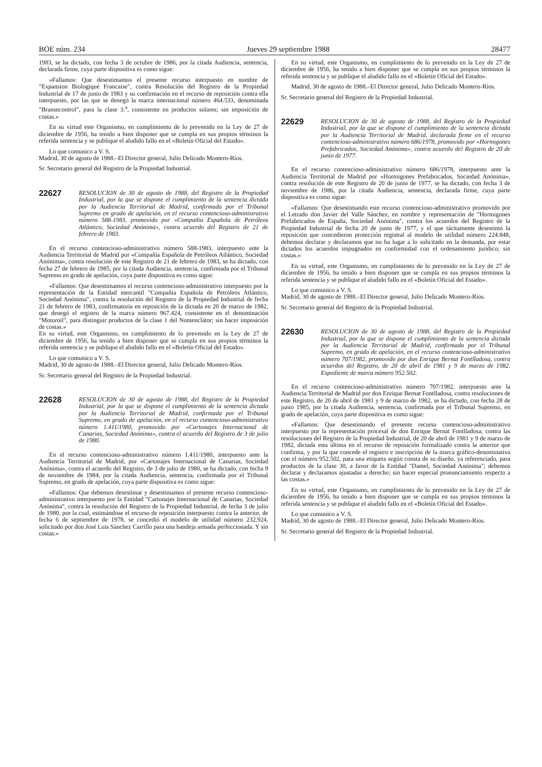BOE núm. 234 Jueves 29 septiembre 1988 28477
1983, se ha dictado, con fecha 3 de octubre de 1986, por la citada Audiencia, sentencia, declarada firme, cuya parte dispositiva es como sigue:
«Fallamos: Que desestimamos el presente recurso interpuesto en nombre de "Expansion Biologique Francaise", contra Resolución del Registro de la Propiedad Industrial de 17 de junio de 1983 y su confirmación en el recurso de reposición contra ella interpuesto, por las que se denegó la marca internacional número 464.533, denominada "Bransecontrol", para la clase 3.<sup>a</sup>, consistente en productos solares; sin imposición de costas.»
En su virtud este Organismo, en cumplimiento de lo prevenido en la Ley de 27 de diciembre de 1956, ha tenido a bien disponer que se cumpla en sus propios términos la referida sentencia y se publique el aludido fallo en el «Boletín Oficial del Estado».
Lo que comunico a V. S.
Madrid, 30 de agosto de 1988.–El Director general, Julio Delicado Montero-Ríos.
Sr. Secretario general del Registro de la Propiedad Industrial.
22627
RESOLUCION de 30 de agosto de 1988, del Registro de la Propiedad Industrial, por la que se dispone el cumplimiento de la sentencia dictada por la Audiencia Territorial de Madrid, confirmada por el Tribunal Supremo en grado de apelación, en el recurso contencioso-administrativo número 588-1983, promovido por «Compañía Española de Petróleos Atlántico, Sociedad Anónima», contra acuerdo del Registro de 21 de febrero de 1983.
En el recurso contencioso-administrativo número 588-1983, interpuesto ante la Audiencia Territorial de Madrid por «Compañía Española de Petróleos Atlántico, Sociedad Anónima», contra resolución de este Registro de 21 de febrero de 1983, se ha dictado, con fecha 27 de febrero de 1985, por la citada Audiencia, sentencia, confirmada por el Tribunal Supremo en grado de apelación, cuya parte dispositiva es como sigue:
«Fallamos: Que desestimamos el recurso contencioso-administrativo interpuesto por la representación de la Entidad mercantil "Compañía Española de Petróleos Atlántico, Sociedad Anónima", contra la resolución del Registro de la Propiedad Industrial de fecha 21 de febrero de 1983, confirmatoria en reposición de la dictada en 20 de marzo de 1982, que denegó el registro de la marca número 967.424, consistente en el denominación "Motoroil", para distinguir productos de la clase 1 del Nomenclátor; sin hacer imposición de costas.»
En su virtud, este Organismo, en cumplimiento de lo prevenido en la Ley de 27 de diciembre de 1956, ha tenido a bien disponer que se cumpla en sus propios términos la referida sentencia y se publique el aludido fallo en el «Boletín Oficial del Estado».
Lo que comunico a V. S.
Madrid, 30 de agosto de 1988.–El Director general, Julio Delicado Montero-Ríos.
Sr. Secretario general del Registro de la Propiedad Industrial.
22628
RESOLUCION de 30 de agosto de 1988, del Registro de la Propiedad Industrial, por la que se dispone el cumplimiento de la sentencia dictada por la Audiencia Territorial de Madrid, confirmada por el Tribunal Supremo, en grado de apelación, en el recurso contencioso-administrativo número 1.411/1980, promovido por «Cartonajes Internacional de Canarias, Sociedad Anónima», contra el acuerdo del Registro de 3 de julio de 1980.
En el recurso contencioso-administrativo número 1.411/1980, interpuesto ante la Audiencia Territorial de Madrid, por «Cartonajes Internacional de Canarias, Sociedad Anónima», contra el acuerdo del Registro, de 3 de julio de 1980, se ha dictado, con fecha 9 de noviembre de 1984, por la citada Audiencia, sentencia, confirmada por el Tribunal Supremo, en grado de apelación, cuya parte dispositiva es como sigue:
«Fallamos: Que debemos desestimar y desestimamos el presente recurso contencioso-administrativo interpuesto por la Entidad "Cartonajes Internacional de Canarias, Sociedad Anónima", contra la resolución del Registro de la Propiedad Industrial, de fecha 3 de julio de 1980, por la cual, estimándose el recurso de reposición interpuesto contra la anterior, de fecha 6 de septiembre de 1978, se concedió el modelo de utilidad número 232.924, solicitado por don José Luis Sánchez Carrillo para una bandeja armada perfeccionada. Y sin costas.»
En su virtud, este Organismo, en cumplimiento de lo prevenido en la Ley de 27 de diciembre de 1956, ha tenido a bien disponer que se cumpla en sus propios términos la referida sentencia y se publique el aludido fallo en el «Boletín Oficial del Estado».
Madrid, 30 de agosto de 1988.–El Director general, Julio Delicado Montero-Ríos.
Sr. Secretario general del Registro de la Propiedad Industrial.
22629
RESOLUCION de 30 de agosto de 1988, del Registro de la Propiedad Industrial, por la que se dispone el cumplimiento de la sentencia dictada por la Audiencia Territorial de Madrid, declarada firme en el recurso contencioso-administrativo número 686/1978, promovido por «Hormigones Prefabricados, Sociedad Anónima», contra acuerdo del Registro de 20 de junio de 1977.
En el recurso contencioso-administrativo número 686/1978, interpuesto ante la Audiencia Territorial de Madrid por «Hormigones Prefabricados, Sociedad Anónima», contra resolución de este Registro de 20 de junio de 1977, se ha dictado, con fecha 3 de noviembre de 1986, por la citada Audiencia, sentencia, declarada firme, cuya parte dispositiva es como sigue:
«Fallamos: Que desestimando este recurso contencioso-administrativo promovido por el Letrado don Javier del Valle Sánchez, en nombre y representación de "Hormigones Prefabricados de España, Sociedad Anónima", contra los acuerdos del Registro de la Propiedad Industrial de fecha 20 de junio de 1977, y el que tácitamente desestimó la reposición que concedieron protección registral al modelo de utilidad número 224.848, debemos declarar y declaramos que no ha lugar a lo solicitado en la demanda, por estar dictados los acuerdos impugnados en conformidad con el ordenamiento jurídico; sin costas.»
En su virtud, este Organismo, en cumplimiento de lo prevenido en la Ley de 27 de diciembre de 1956, ha tenido a bien disponer que se cumpla en sus propios términos la referida sentencia y se publique el aludido fallo en el «Boletín Oficial del Estado».
Lo que comunico a V. S.
Madrid, 30 de agosto de 1988.–El Director general, Julio Delicado Montero-Ríos.
Sr. Secretario general del Registro de la Propiedad Industrial.
22630
RESOLUCION de 30 de agosto de 1988, del Registro de la Propiedad Industrial, por la que se dispone el cumplimiento de la sentencia dictada por la Audiencia Territorial de Madrid, confirmada por el Tribunal Supremo, en grado de apelación, en el recurso contencioso-administrativo número 707/1982, promovido por don Enrique Bernat Fontlladosa, contra acuerdos del Registro, de 20 de abril de 1981 y 9 de marzo de 1982. Expediente de marca número 952.502.
En el recurso contencioso-administrativo número 707/1982, interpuesto ante la Audiencia Territorial de Madrid por don Enrique Bernat Fontlladosa, contra resoluciones de este Registro, de 20 de abril de 1981 y 9 de marzo de 1982, se ha dictado, con fecha 28 de junio 1985, por la citada Audiencia, sentencia, confirmada por el Tribunal Supremo, en grado de apelación, cuya parte dispositiva es como sigue:
«Fallamos: Que desestimando el presente recurso contencioso-administrativo interpuesto por la representación procesal de don Enrique Bernat Fontlladosa; contra las resoluciones del Registro de la Propiedad Industrial, de 20 de abril de 1981 y 9 de marzo de 1982, dictada esta última en el recurso de reposición formalizado contra la anterior que confirma, y por la que concede el registro e inscripción de la marca gráfico-denominativa con el número 952.502, para una etiqueta según consta de su diseño, ya referenciado, para productos de la clase 30, a favor de la Entidad "Damel, Sociedad Anónima"; debemos declarar y declaramos ajustadas a derecho; sin hacer especial pronunciamiento respecto a las costas.»
En su virtud, este Organismo, en cumplimiento de lo prevenido en la Ley de 27 de diciembre de 1956, ha tenido a bien disponer que se cumpla en sus propios términos la referida sentencia y se publique el aludido fallo en el «Boletín Oficial del Estado».
Lo que comunico a V. S.
Madrid, 30 de agosto de 1988.–El Director general, Julio Delicado Montero-Ríos.
Sr. Secretario general del Registro de la Propiedad Industrial.